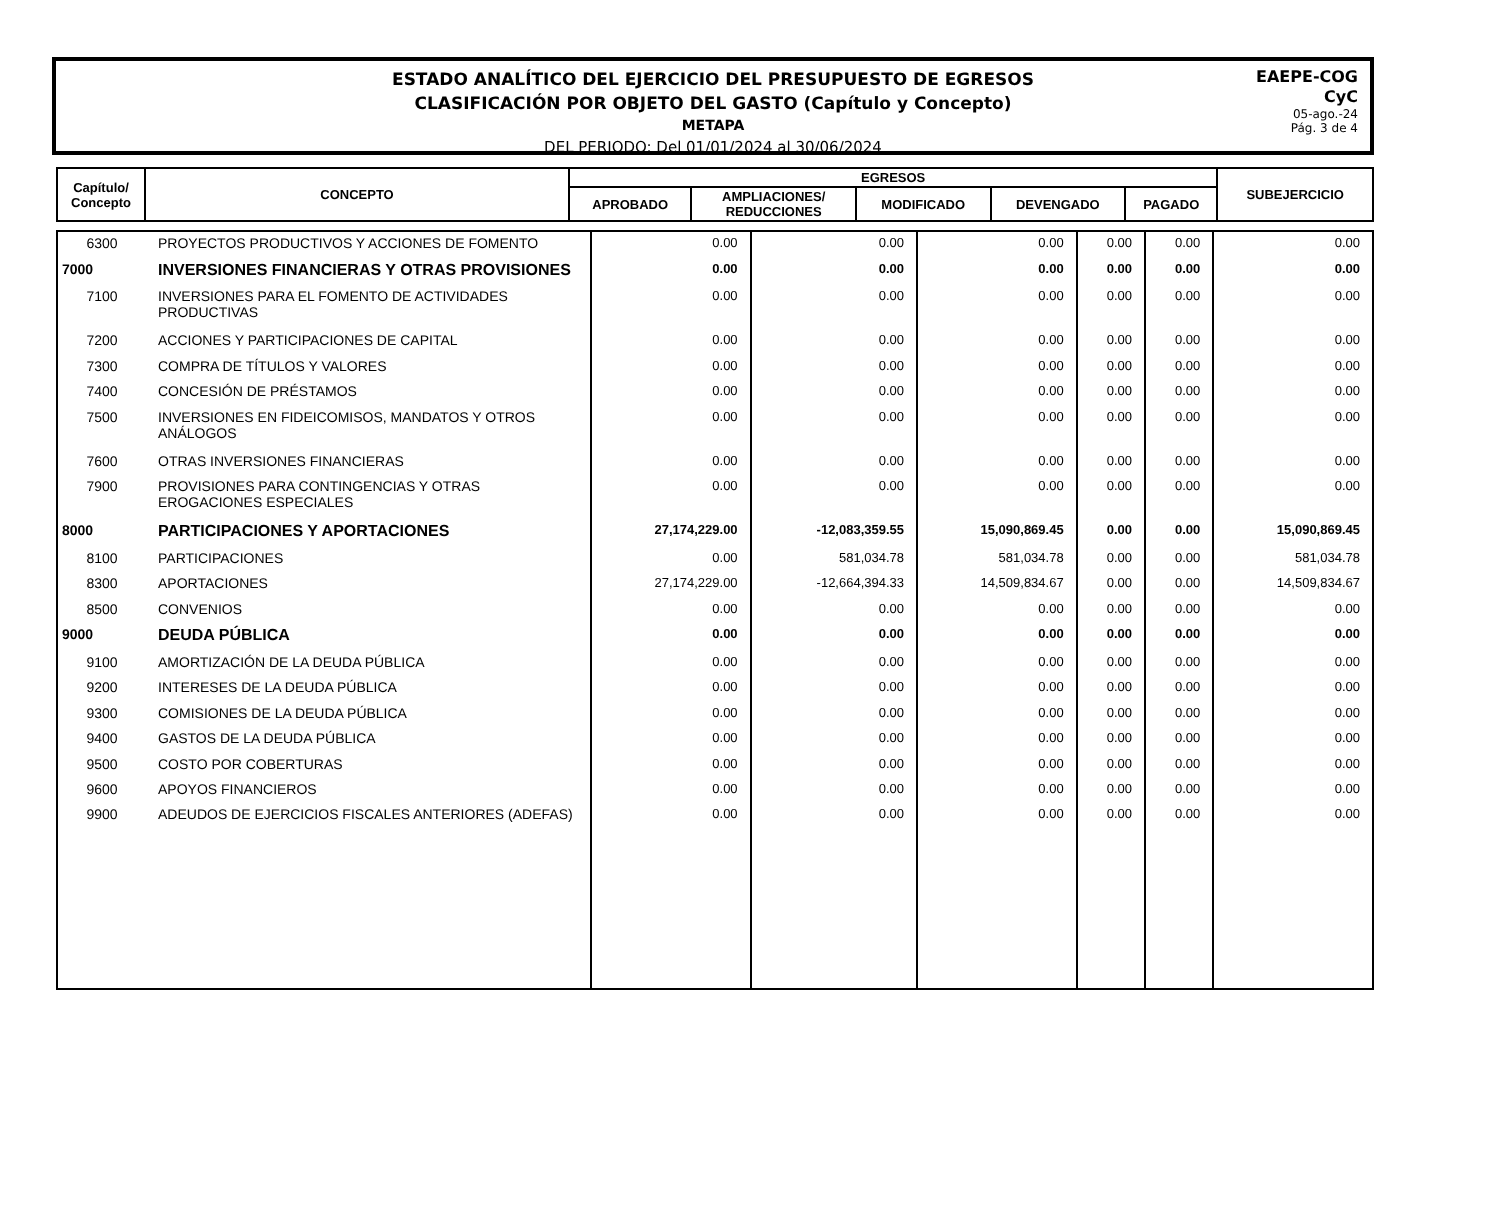ESTADO ANALÍTICO DEL EJERCICIO DEL PRESUPUESTO DE EGRESOS
CLASIFICACIÓN POR OBJETO DEL GASTO (Capítulo y Concepto)
METAPA
DEL PERIODO: Del 01/01/2024 al 30/06/2024
EAEPE-COG
CyC
05-ago.-24
Pág. 3 de 4
| Capítulo/ Concepto | CONCEPTO | EGRESOS | | | | | SUBEJERCICIO |
| | | APROBADO | AMPLIACIONES/ REDUCCIONES | MODIFICADO | DEVENGADO | PAGADO | |
| 6300 | PROYECTOS PRODUCTIVOS Y ACCIONES DE FOMENTO | 0.00 | 0.00 | 0.00 | 0.00 | 0.00 | 0.00 |
| 7000 | INVERSIONES FINANCIERAS Y OTRAS PROVISIONES | 0.00 | 0.00 | 0.00 | 0.00 | 0.00 | 0.00 |
| 7100 | INVERSIONES PARA EL FOMENTO DE ACTIVIDADES PRODUCTIVAS | 0.00 | 0.00 | 0.00 | 0.00 | 0.00 | 0.00 |
| 7200 | ACCIONES Y PARTICIPACIONES DE CAPITAL | 0.00 | 0.00 | 0.00 | 0.00 | 0.00 | 0.00 |
| 7300 | COMPRA DE TÍTULOS Y VALORES | 0.00 | 0.00 | 0.00 | 0.00 | 0.00 | 0.00 |
| 7400 | CONCESIÓN DE PRÉSTAMOS | 0.00 | 0.00 | 0.00 | 0.00 | 0.00 | 0.00 |
| 7500 | INVERSIONES EN FIDEICOMISOS, MANDATOS Y OTROS ANÁLOGOS | 0.00 | 0.00 | 0.00 | 0.00 | 0.00 | 0.00 |
| 7600 | OTRAS INVERSIONES FINANCIERAS | 0.00 | 0.00 | 0.00 | 0.00 | 0.00 | 0.00 |
| 7900 | PROVISIONES PARA CONTINGENCIAS Y OTRAS EROGACIONES ESPECIALES | 0.00 | 0.00 | 0.00 | 0.00 | 0.00 | 0.00 |
| 8000 | PARTICIPACIONES Y APORTACIONES | 27,174,229.00 | -12,083,359.55 | 15,090,869.45 | 0.00 | 0.00 | 15,090,869.45 |
| 8100 | PARTICIPACIONES | 0.00 | 581,034.78 | 581,034.78 | 0.00 | 0.00 | 581,034.78 |
| 8300 | APORTACIONES | 27,174,229.00 | -12,664,394.33 | 14,509,834.67 | 0.00 | 0.00 | 14,509,834.67 |
| 8500 | CONVENIOS | 0.00 | 0.00 | 0.00 | 0.00 | 0.00 | 0.00 |
| 9000 | DEUDA PÚBLICA | 0.00 | 0.00 | 0.00 | 0.00 | 0.00 | 0.00 |
| 9100 | AMORTIZACIÓN DE LA DEUDA PÚBLICA | 0.00 | 0.00 | 0.00 | 0.00 | 0.00 | 0.00 |
| 9200 | INTERESES DE LA DEUDA PÚBLICA | 0.00 | 0.00 | 0.00 | 0.00 | 0.00 | 0.00 |
| 9300 | COMISIONES DE LA DEUDA PÚBLICA | 0.00 | 0.00 | 0.00 | 0.00 | 0.00 | 0.00 |
| 9400 | GASTOS DE LA DEUDA PÚBLICA | 0.00 | 0.00 | 0.00 | 0.00 | 0.00 | 0.00 |
| 9500 | COSTO POR COBERTURAS | 0.00 | 0.00 | 0.00 | 0.00 | 0.00 | 0.00 |
| 9600 | APOYOS FINANCIEROS | 0.00 | 0.00 | 0.00 | 0.00 | 0.00 | 0.00 |
| 9900 | ADEUDOS DE EJERCICIOS FISCALES ANTERIORES (ADEFAS) | 0.00 | 0.00 | 0.00 | 0.00 | 0.00 | 0.00 |